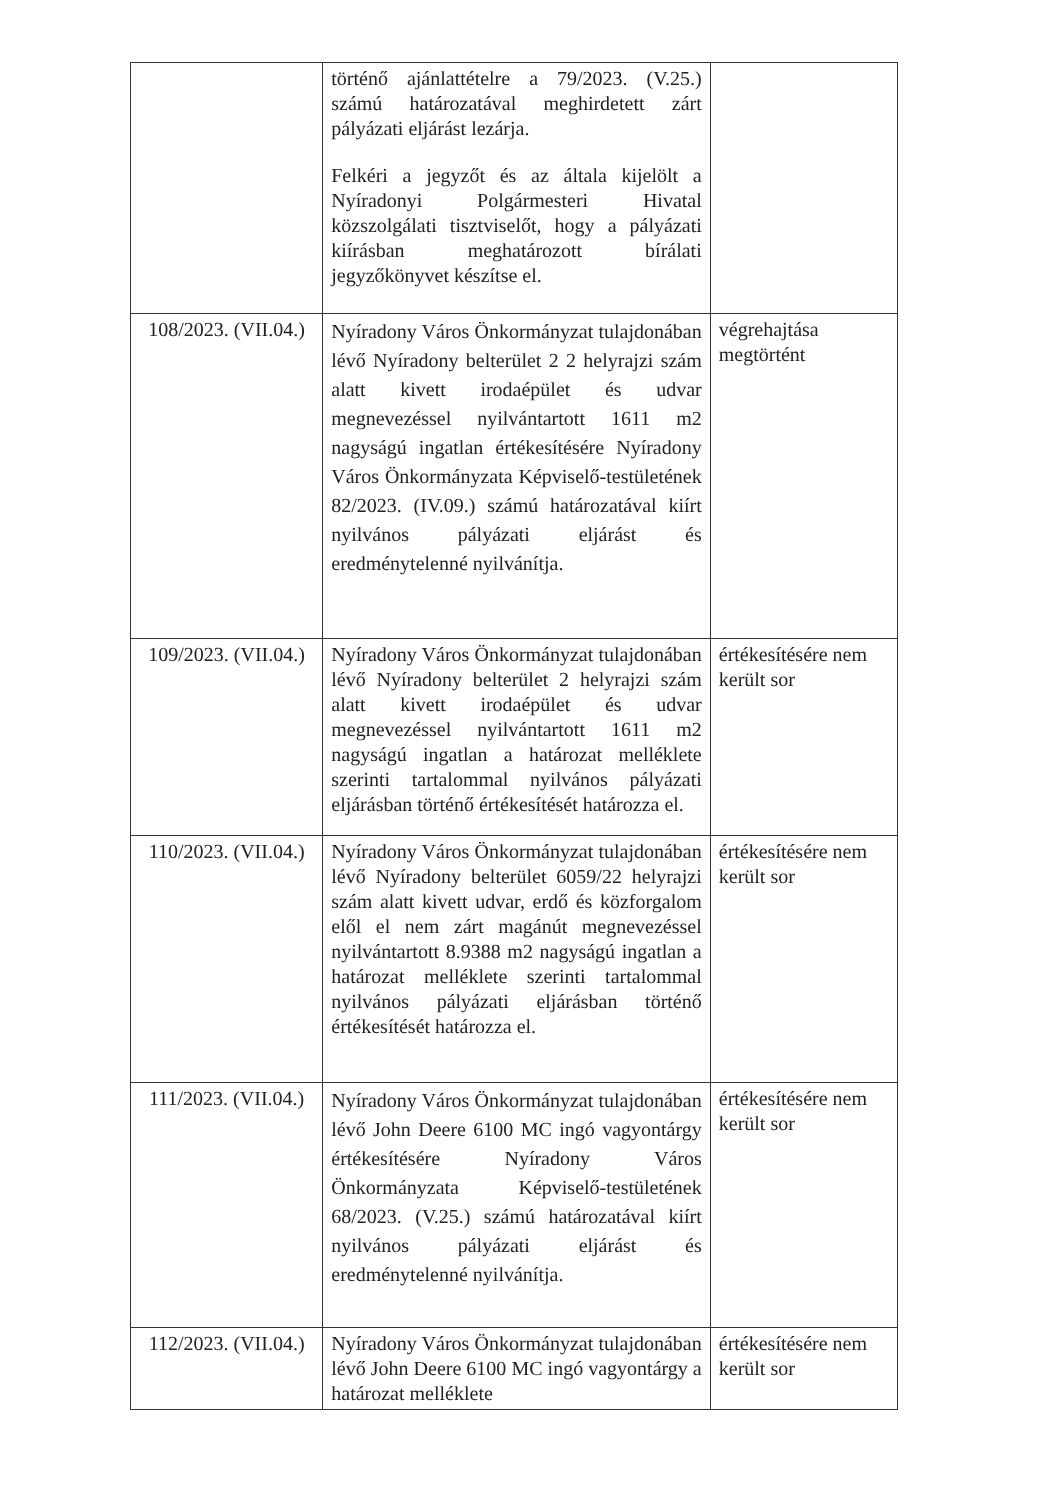| | történő ajánlattételre a 79/2023. (V.25.) számú határozatával meghirdetett zárt pályázati eljárást lezárja. Felkéri a jegyzőt és az általa kijelölt a Nyíradonyi Polgármesteri Hivatal közszolgálati tisztviselőt, hogy a pályázati kiírásban meghatározott bírálati jegyzőkönyvet készítse el. | |
| 108/2023. (VII.04.) | Nyíradony Város Önkormányzat tulajdonában lévő Nyíradony belterület 2 2 helyrajzi szám alatt kivett irodaépület és udvar megnevezéssel nyilvántartott 1611 m2 nagyságú ingatlan értékesítésére Nyíradony Város Önkormányzata Képviselő-testületének 82/2023. (IV.09.) számú határozatával kiírt nyilvános pályázati eljárást és eredménytelenné nyilvánítja. | végrehajtása megtörtént |
| 109/2023. (VII.04.) | Nyíradony Város Önkormányzat tulajdonában lévő Nyíradony belterület 2 helyrajzi szám alatt kivett irodaépület és udvar megnevezéssel nyilvántartott 1611 m2 nagyságú ingatlan a határozat melléklete szerinti tartalommal nyilvános pályázati eljárásban történő értékesítését határozza el. | értékesítésére nem került sor |
| 110/2023. (VII.04.) | Nyíradony Város Önkormányzat tulajdonában lévő Nyíradony belterület 6059/22 helyrajzi szám alatt kivett udvar, erdő és közforgalom elől el nem zárt magánút megnevezéssel nyilvántartott 8.9388 m2 nagyságú ingatlan a határozat melléklete szerinti tartalommal nyilvános pályázati eljárásban történő értékesítését határozza el. | értékesítésére nem került sor |
| 111/2023. (VII.04.) | Nyíradony Város Önkormányzat tulajdonában lévő John Deere 6100 MC ingó vagyontárgy értékesítésére Nyíradony Város Önkormányzata Képviselő-testületének 68/2023. (V.25.) számú határozatával kiírt nyilvános pályázati eljárást és eredménytelenné nyilvánítja. | értékesítésére nem került sor |
| 112/2023. (VII.04.) | Nyíradony Város Önkormányzat tulajdonában lévő John Deere 6100 MC ingó vagyontárgy a határozat melléklete | értékesítésére nem került sor |